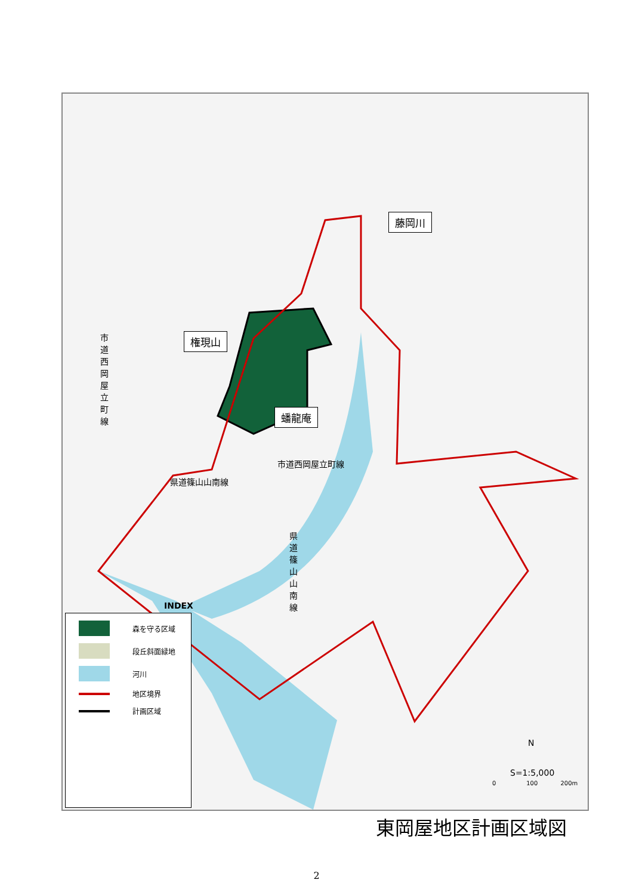藤岡川
権現山
蟠龍庵
市道西岡屋立町線
市道西岡屋立町線
県道篠山山南線
県道篠山山南線
森を守る区域
段丘斜面緑地
河川
地区境界
計画区域
INDEX
N
S=1:5,000
0 100 200m
東岡屋地区計画区域図
2